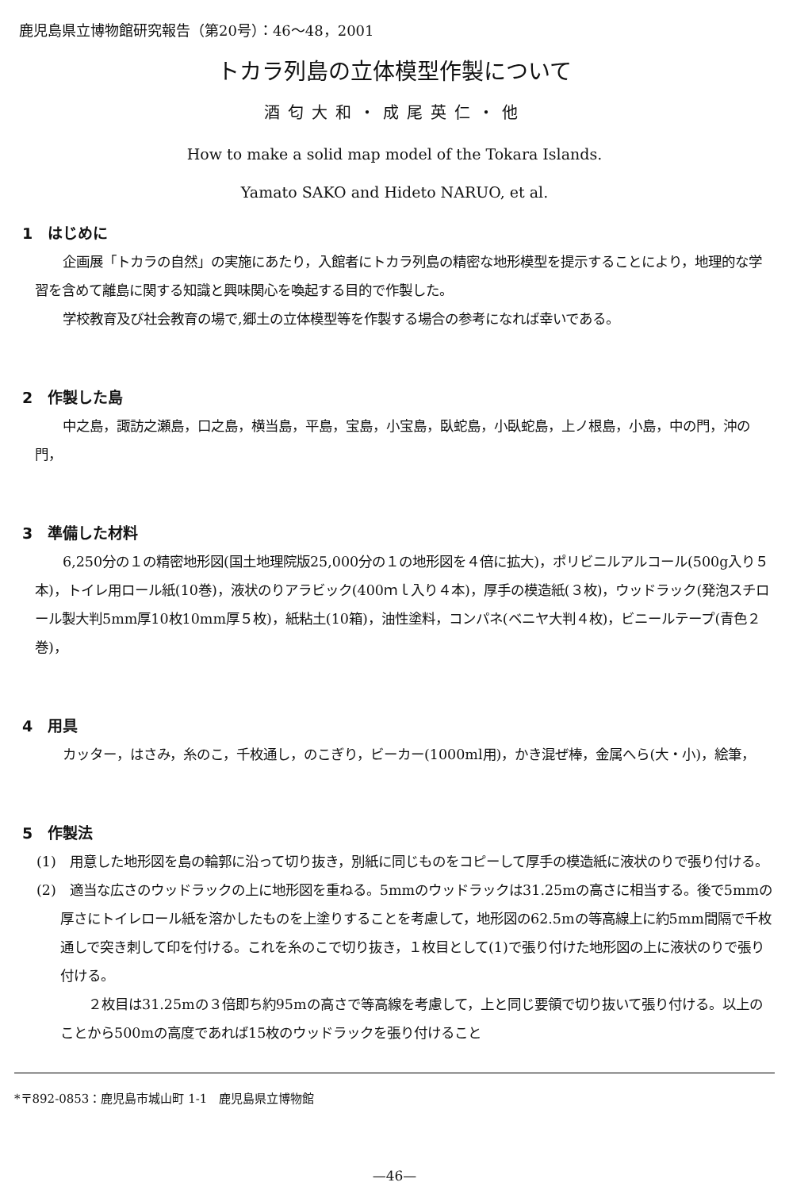鹿児島県立博物館研究報告（第20号）：46〜48，2001
トカラ列島の立体模型作製について
酒匂大和・成尾英仁・他
How to make a solid map model of the Tokara Islands.
Yamato SAKO and Hideto NARUO, et al.
1　はじめに
企画展「トカラの自然」の実施にあたり，入館者にトカラ列島の精密な地形模型を提示することにより，地理的な学習を含めて離島に関する知識と興味関心を喚起する目的で作製した。
学校教育及び社会教育の場で,郷土の立体模型等を作製する場合の参考になれば幸いである。
2　作製した島
中之島，諏訪之瀬島，口之島，横当島，平島，宝島，小宝島，臥蛇島，小臥蛇島，上ノ根島，小島，中の門，沖の門，
3　準備した材料
6,250分の１の精密地形図(国土地理院版25,000分の１の地形図を４倍に拡大)，ポリビニルアルコール(500g入り５本)，トイレ用ロール紙(10巻)，液状のりアラビック(400ｍｌ入り４本)，厚手の模造紙(３枚)，ウッドラック(発泡スチロール製大判5mm厚10枚10mm厚５枚)，紙粘土(10箱)，油性塗料，コンパネ(ベニヤ大判４枚)，ビニールテープ(青色２巻)，
4　用具
カッター，はさみ，糸のこ，千枚通し，のこぎり，ビーカー(1000ml用)，かき混ぜ棒，金属へら(大・小)，絵筆，
5　作製法
(1)　用意した地形図を島の輪郭に沿って切り抜き，別紙に同じものをコピーして厚手の模造紙に液状のりで張り付ける。
(2)　適当な広さのウッドラックの上に地形図を重ねる。5mmのウッドラックは31.25mの高さに相当する。後で5mmの厚さにトイレロール紙を溶かしたものを上塗りすることを考慮して，地形図の62.5mの等高線上に約5mm間隔で千枚通しで突き刺して印を付ける。これを糸のこで切り抜き，１枚目として(1)で張り付けた地形図の上に液状のりで張り付ける。
２枚目は31.25mの３倍即ち約95mの高さで等高線を考慮して，上と同じ要領で切り抜いて張り付ける。以上のことから500mの高度であれば15枚のウッドラックを張り付けること
*〒892-0853：鹿児島市城山町 1-1　鹿児島県立博物館
—46—